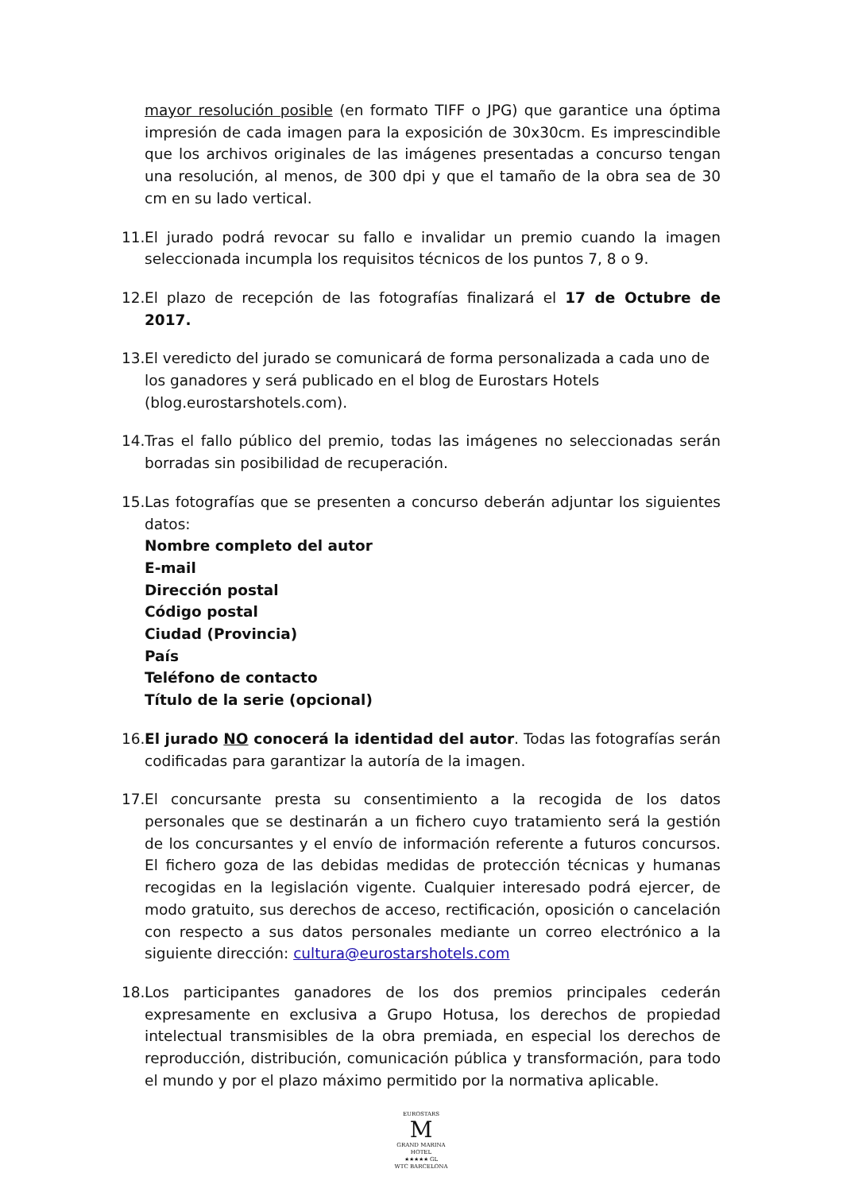mayor resolución posible (en formato TIFF o JPG) que garantice una óptima impresión de cada imagen para la exposición de 30x30cm. Es imprescindible que los archivos originales de las imágenes presentadas a concurso tengan una resolución, al menos, de 300 dpi y que el tamaño de la obra sea de 30 cm en su lado vertical.
11. El jurado podrá revocar su fallo e invalidar un premio cuando la imagen seleccionada incumpla los requisitos técnicos de los puntos 7, 8 o 9.
12. El plazo de recepción de las fotografías finalizará el 17 de Octubre de 2017.
13. El veredicto del jurado se comunicará de forma personalizada a cada uno de los ganadores y será publicado en el blog de Eurostars Hotels (blog.eurostarshotels.com).
14. Tras el fallo público del premio, todas las imágenes no seleccionadas serán borradas sin posibilidad de recuperación.
15. Las fotografías que se presenten a concurso deberán adjuntar los siguientes datos:
Nombre completo del autor
E-mail
Dirección postal
Código postal
Ciudad (Provincia)
País
Teléfono de contacto
Título de la serie (opcional)
16. El jurado NO conocerá la identidad del autor. Todas las fotografías serán codificadas para garantizar la autoría de la imagen.
17. El concursante presta su consentimiento a la recogida de los datos personales que se destinarán a un fichero cuyo tratamiento será la gestión de los concursantes y el envío de información referente a futuros concursos. El fichero goza de las debidas medidas de protección técnicas y humanas recogidas en la legislación vigente. Cualquier interesado podrá ejercer, de modo gratuito, sus derechos de acceso, rectificación, oposición o cancelación con respecto a sus datos personales mediante un correo electrónico a la siguiente dirección: cultura@eurostarshotels.com
18. Los participantes ganadores de los dos premios principales cederán expresamente en exclusiva a Grupo Hotusa, los derechos de propiedad intelectual transmisibles de la obra premiada, en especial los derechos de reproducción, distribución, comunicación pública y transformación, para todo el mundo y por el plazo máximo permitido por la normativa aplicable.
EUROSTARS
M
GRAND MARINA
HOTEL
★★★★★ GL
WTC BARCELONA